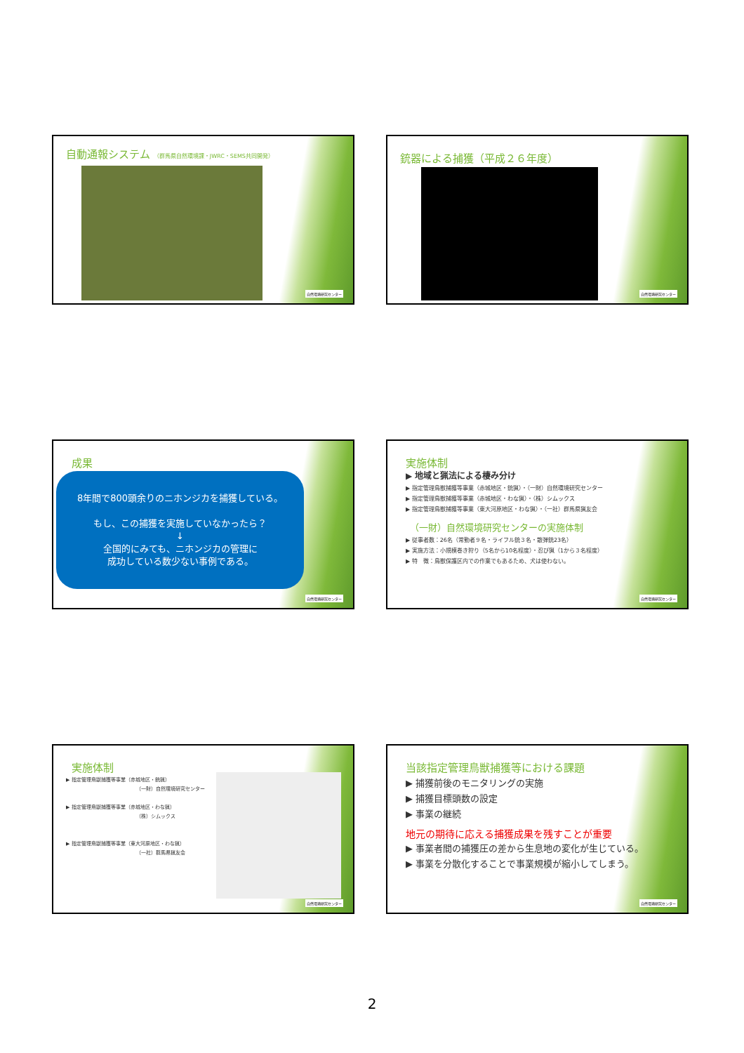自動通報システム （群馬県自然環境課・JWRC・SEMS共同開発）
自然環境研究センター
銃器による捕獲（平成２６年度）
自然環境研究センター
成果
8年間で800頭余りのニホンジカを捕獲している。
もし、この捕獲を実施していなかったら？
↓
全国的にみても、ニホンジカの管理に
成功している数少ない事例である。
自然環境研究センター
実施体制
▶ 地域と猟法による棲み分け
▶ 指定管理鳥獣捕獲等事業（赤城地区・銃猟）・（一財）自然環境研究センター
▶ 指定管理鳥獣捕獲等事業（赤城地区・わな猟）・（株）シムックス
▶ 指定管理鳥獣捕獲等事業（東大河原地区・わな猟）・（一社）群馬県猟友会
（一財）自然環境研究センターの実施体制
▶ 従事者数：26名（常勤者９名・ライフル銃３名・散弾銃23名）
▶ 実施方法：小規模巻き狩り（5名から10名程度）・忍び猟（1から３名程度）
▶ 特　徴：鳥獣保護区内での作業でもあるため、犬は使わない。
自然環境研究センター
実施体制
▶ 指定管理鳥獣捕獲等事業（赤城地区・銃猟）
（一財）自然環境研究センター
▶ 指定管理鳥獣捕獲等事業（赤城地区・わな猟）
（株）シムックス
▶ 指定管理鳥獣捕獲等事業（東大河原地区・わな猟）
（一社）群馬県猟友会
自然環境研究センター
当該指定管理鳥獣捕獲等における課題
▶ 捕獲前後のモニタリングの実施
▶ 捕獲目標頭数の設定
▶ 事業の継続
地元の期待に応える捕獲成果を残すことが重要
▶ 事業者間の捕獲圧の差から生息地の変化が生じている。
▶ 事業を分散化することで事業規模が縮小してしまう。
自然環境研究センター
2